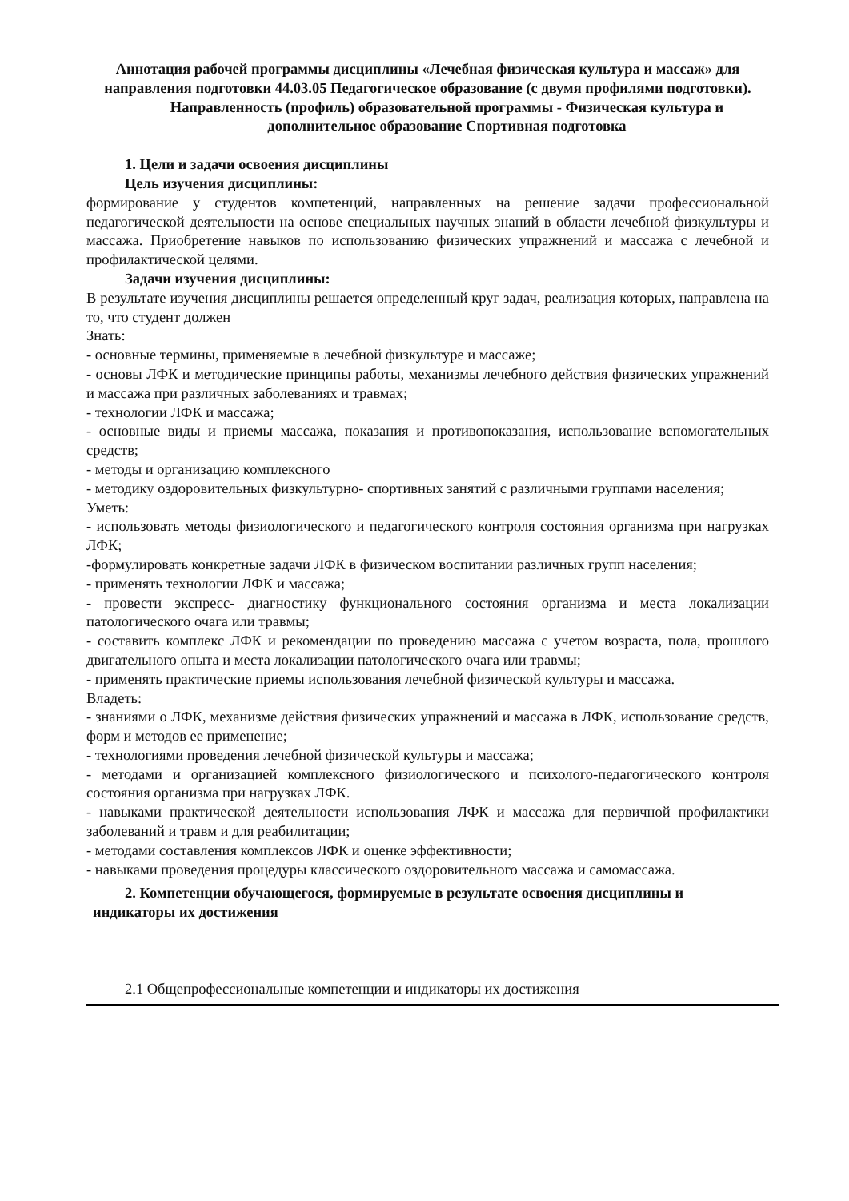Аннотация рабочей программы дисциплины «Лечебная физическая культура и массаж» для направления подготовки 44.03.05 Педагогическое образование (с двумя профилями подготовки).
Направленность (профиль) образовательной программы - Физическая культура и дополнительное образование Спортивная подготовка
1. Цели и задачи освоения дисциплины
Цель изучения дисциплины:
формирование у студентов компетенций, направленных на решение задачи профессиональной педагогической деятельности на основе специальных научных знаний в области лечебной физкультуры и массажа. Приобретение навыков по использованию физических упражнений и массажа с лечебной и профилактической целями.
Задачи изучения дисциплины:
В результате изучения дисциплины решается определенный круг задач, реализация которых, направлена на то, что студент должен
Знать:
- основные термины, применяемые в лечебной физкультуре и массаже;
- основы ЛФК и методические принципы работы, механизмы лечебного действия физических упражнений и массажа при различных заболеваниях и травмах;
- технологии ЛФК и массажа;
- основные виды и приемы массажа, показания и противопоказания, использование вспомогательных средств;
- методы и организацию комплексного
- методику оздоровительных физкультурно- спортивных занятий с различными группами населения;
Уметь:
- использовать методы физиологического и педагогического контроля состояния организма при нагрузках ЛФК;
-формулировать конкретные задачи ЛФК в физическом воспитании различных групп населения;
- применять технологии ЛФК и массажа;
- провести экспресс- диагностику функционального состояния организма и места локализации патологического очага или травмы;
- составить комплекс ЛФК и рекомендации по проведению массажа с учетом возраста, пола, прошлого двигательного опыта и места локализации патологического очага или травмы;
- применять практические приемы использования лечебной физической культуры и массажа.
Владеть:
- знаниями о ЛФК, механизме действия физических упражнений и массажа в ЛФК, использование средств, форм и методов ее применение;
- технологиями проведения лечебной физической культуры и массажа;
- методами и организацией комплексного физиологического и психолого-педагогического контроля состояния организма при нагрузках ЛФК.
- навыками практической деятельности использования ЛФК и массажа для первичной профилактики заболеваний и травм и для реабилитации;
- методами составления комплексов ЛФК и оценке эффективности;
- навыками проведения процедуры классического оздоровительного массажа и самомассажа.
2. Компетенции обучающегося, формируемые в результате освоения дисциплины и
индикаторы их достижения
2.1 Общепрофессиональные компетенции и индикаторы их достижения